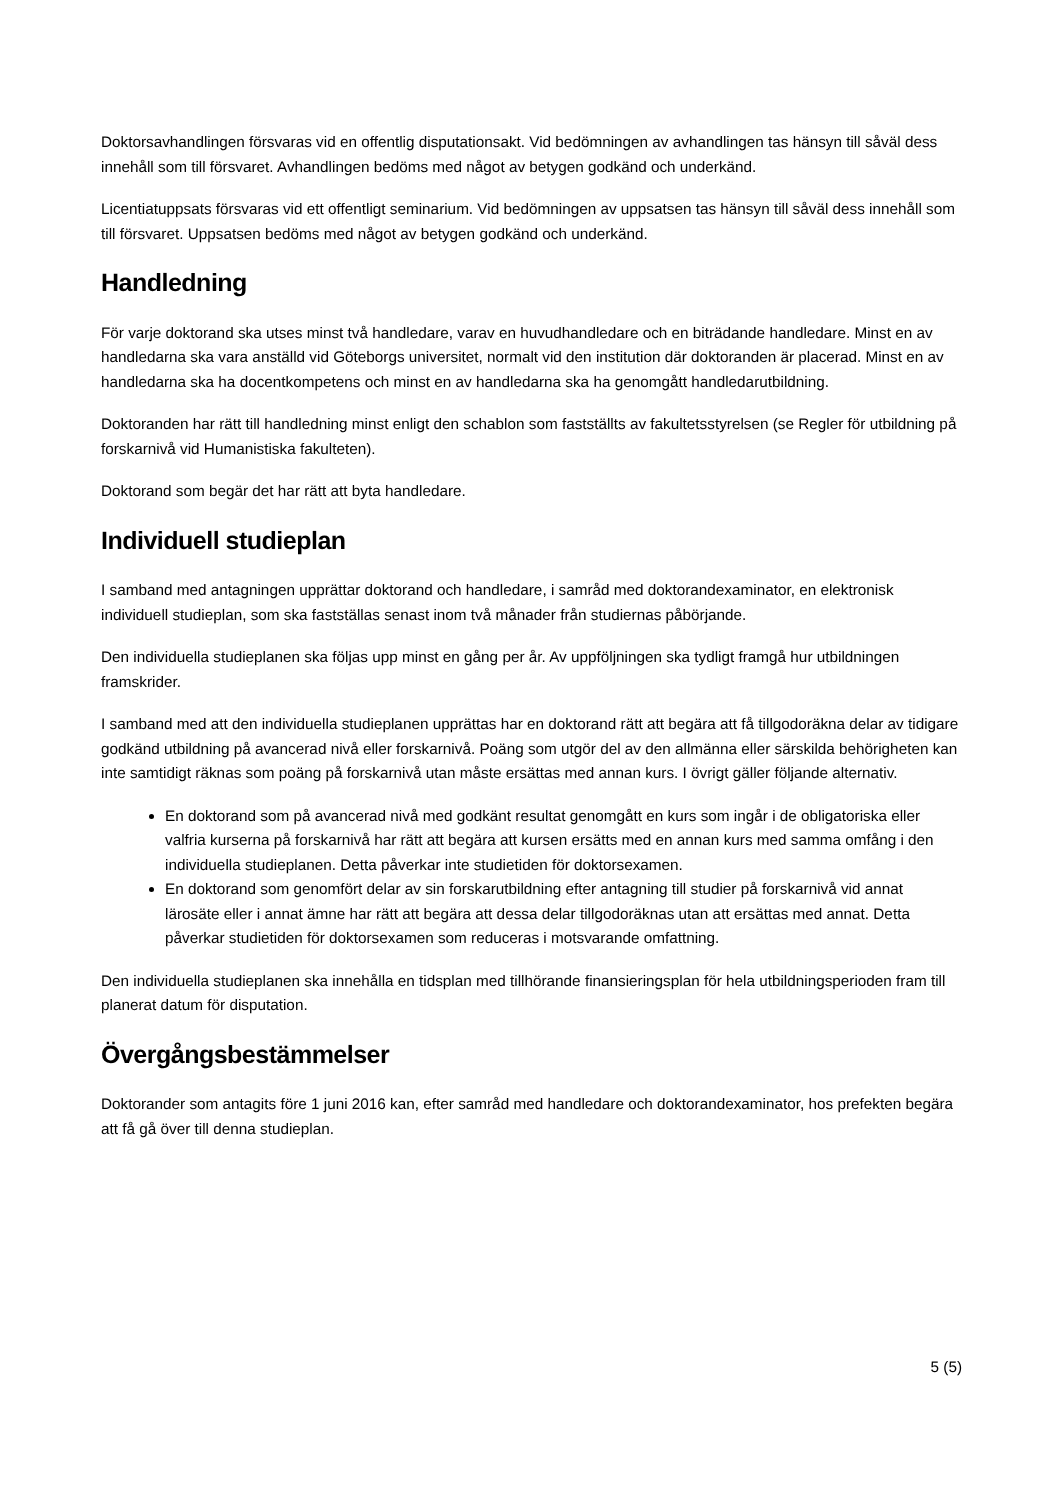Doktorsavhandlingen försvaras vid en offentlig disputationsakt. Vid bedömningen av avhandlingen tas hänsyn till såväl dess innehåll som till försvaret. Avhandlingen bedöms med något av betygen godkänd och underkänd.
Licentiatuppsats försvaras vid ett offentligt seminarium. Vid bedömningen av uppsatsen tas hänsyn till såväl dess innehåll som till försvaret. Uppsatsen bedöms med något av betygen godkänd och underkänd.
Handledning
För varje doktorand ska utses minst två handledare, varav en huvudhandledare och en biträdande handledare. Minst en av handledarna ska vara anställd vid Göteborgs universitet, normalt vid den institution där doktoranden är placerad. Minst en av handledarna ska ha docentkompetens och minst en av handledarna ska ha genomgått handledarutbildning.
Doktoranden har rätt till handledning minst enligt den schablon som fastställts av fakultetsstyrelsen (se Regler för utbildning på forskarnivå vid Humanistiska fakulteten).
Doktorand som begär det har rätt att byta handledare.
Individuell studieplan
I samband med antagningen upprättar doktorand och handledare, i samråd med doktorandexaminator, en elektronisk individuell studieplan, som ska fastställas senast inom två månader från studiernas påbörjande.
Den individuella studieplanen ska följas upp minst en gång per år. Av uppföljningen ska tydligt framgå hur utbildningen framskrider.
I samband med att den individuella studieplanen upprättas har en doktorand rätt att begära att få tillgodoräkna delar av tidigare godkänd utbildning på avancerad nivå eller forskarnivå. Poäng som utgör del av den allmänna eller särskilda behörigheten kan inte samtidigt räknas som poäng på forskarnivå utan måste ersättas med annan kurs. I övrigt gäller följande alternativ.
En doktorand som på avancerad nivå med godkänt resultat genomgått en kurs som ingår i de obligatoriska eller valfria kurserna på forskarnivå har rätt att begära att kursen ersätts med en annan kurs med samma omfång i den individuella studieplanen. Detta påverkar inte studietiden för doktorsexamen.
En doktorand som genomfört delar av sin forskarutbildning efter antagning till studier på forskarnivå vid annat lärosäte eller i annat ämne har rätt att begära att dessa delar tillgodoräknas utan att ersättas med annat. Detta påverkar studietiden för doktorsexamen som reduceras i motsvarande omfattning.
Den individuella studieplanen ska innehålla en tidsplan med tillhörande finansieringsplan för hela utbildningsperioden fram till planerat datum för disputation.
Övergångsbestämmelser
Doktorander som antagits före 1 juni 2016 kan, efter samråd med handledare och doktorandexaminator, hos prefekten begära att få gå över till denna studieplan.
5 (5)